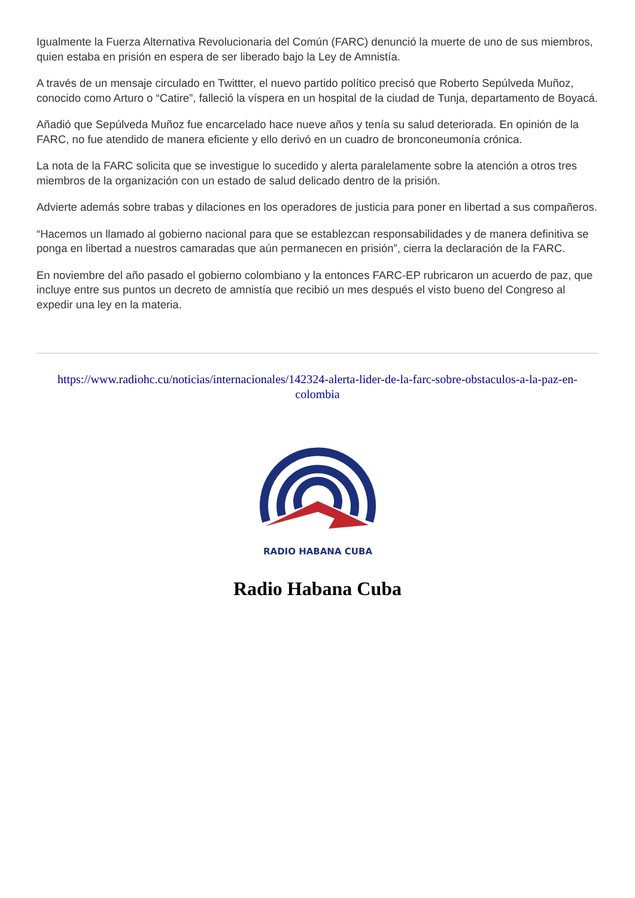Igualmente la Fuerza Alternativa Revolucionaria del Común (FARC) denunció la muerte de uno de sus miembros, quien estaba en prisión en espera de ser liberado bajo la Ley de Amnistía.
A través de un mensaje circulado en Twittter, el nuevo partido político precisó que Roberto Sepúlveda Muñoz, conocido como Arturo o “Catire”, falleció la víspera en un hospital de la ciudad de Tunja, departamento de Boyacá.
Añadió que Sepúlveda Muñoz fue encarcelado hace nueve años y tenía su salud deteriorada. En opinión de la FARC, no fue atendido de manera eficiente y ello derivó en un cuadro de bronconeumonía crónica.
La nota de la FARC solicita que se investigue lo sucedido y alerta paralelamente sobre la atención a otros tres miembros de la organización con un estado de salud delicado dentro de la prisión.
Advierte además sobre trabas y dilaciones en los operadores de justicia para poner en libertad a sus compañeros.
“Hacemos un llamado al gobierno nacional para que se establezcan responsabilidades y de manera definitiva se ponga en libertad a nuestros camaradas que aún permanecen en prisión”, cierra la declaración de la FARC.
En noviembre del año pasado el gobierno colombiano y la entonces FARC-EP rubricaron un acuerdo de paz, que incluye entre sus puntos un decreto de amnistía que recibió un mes después el visto bueno del Congreso al expedir una ley en la materia.
https://www.radiohc.cu/noticias/internacionales/142324-alerta-lider-de-la-farc-sobre-obstaculos-a-la-paz-en-colombia
RADIO HABANA CUBA
Radio Habana Cuba